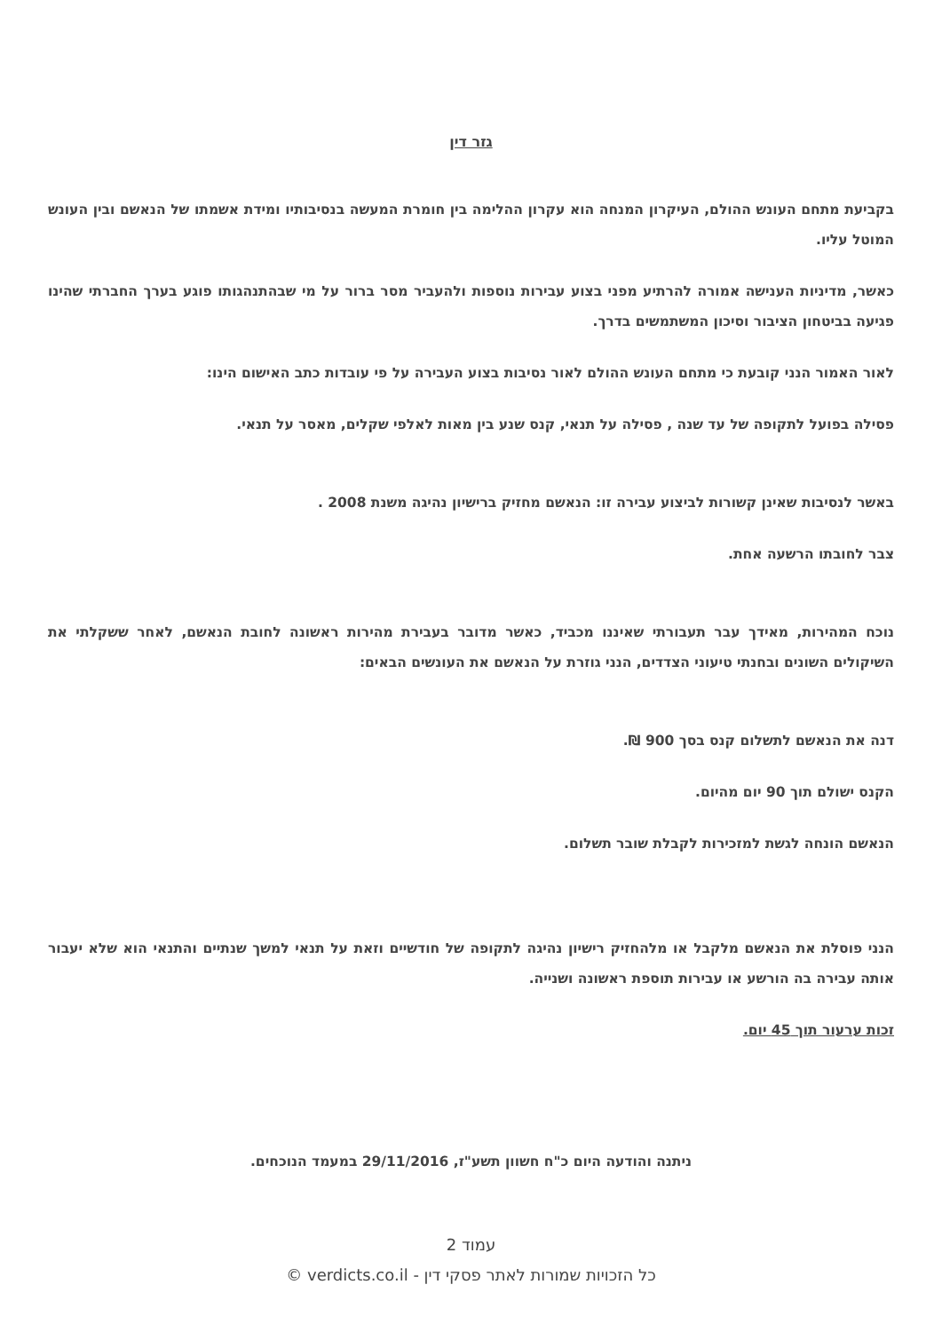גזר דין
בקביעת מתחם העונש ההולם, העיקרון המנחה הוא עקרון ההלימה בין חומרת המעשה בנסיבותיו ומידת אשמתו של הנאשם ובין העונש המוטל עליו.
כאשר, מדיניות הענישה אמורה להרתיע מפני בצוע עבירות נוספות ולהעביר מסר ברור על מי שבהתנהגותו פוגע בערך החברתי שהינו פגיעה בביטחון הציבור וסיכון המשתמשים בדרך.
לאור האמור הנני קובעת כי מתחם העונש ההולם לאור נסיבות בצוע העבירה על פי עובדות כתב האישום הינו:
פסילה בפועל לתקופה של עד שנה , פסילה על תנאי, קנס שנע בין מאות לאלפי שקלים, מאסר על תנאי.
באשר לנסיבות שאינן קשורות לביצוע עבירה זו: הנאשם מחזיק ברישיון נהיגה משנת 2008 .
צבר לחובתו הרשעה אחת.
נוכח המהירות, מאידך עבר תעבורתי שאיננו מכביד, כאשר מדובר בעבירת מהירות ראשונה לחובת הנאשם, לאחר ששקלתי את השיקולים השונים ובחנתי טיעוני הצדדים, הנני גוזרת על הנאשם את העונשים הבאים:
דנה את הנאשם לתשלום קנס בסך 900 ₪.
הקנס ישולם תוך 90 יום מהיום.
הנאשם הונחה לגשת למזכירות לקבלת שובר תשלום.
הנני פוסלת את הנאשם מלקבל או מלהחזיק רישיון נהיגה לתקופה של חודשיים וזאת על תנאי למשך שנתיים והתנאי הוא שלא יעבור אותה עבירה בה הורשע או עבירות תוספת ראשונה ושנייה.
זכות ערעור תוך 45 יום.
ניתנה והודעה היום כ"ח חשוון תשע"ז, 29/11/2016 במעמד הנוכחים.
עמוד 2
כל הזכויות שמורות לאתר פסקי דין - verdicts.co.il ©